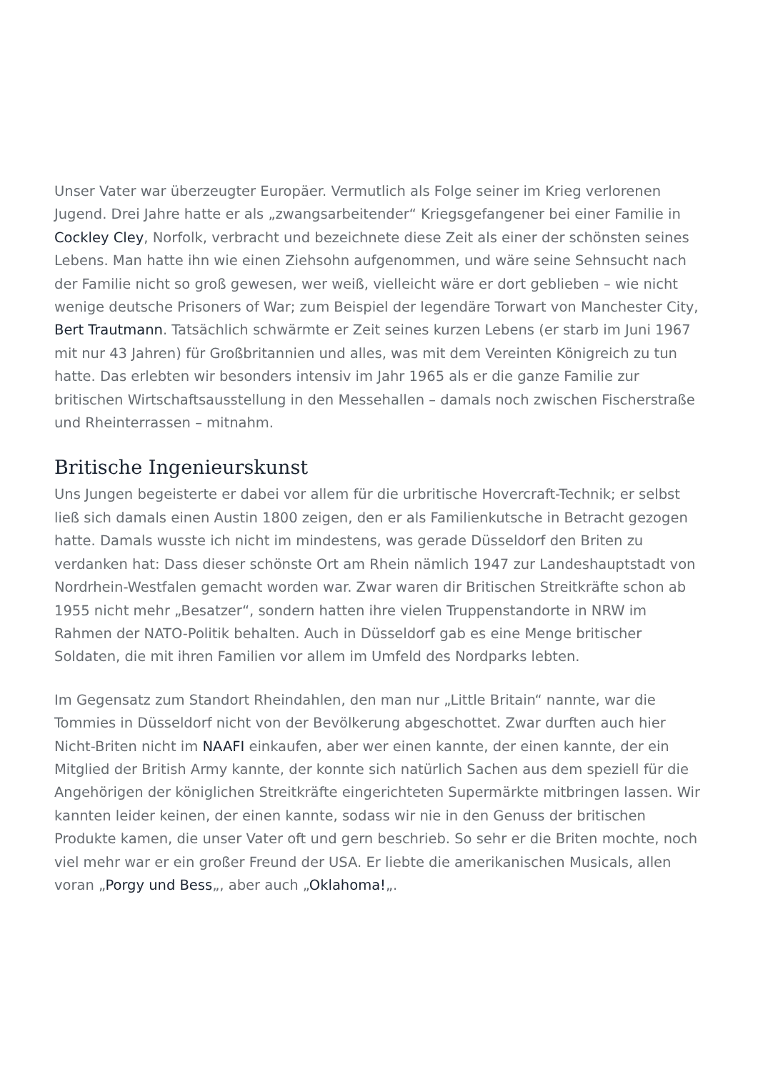Unser Vater war überzeugter Europäer. Vermutlich als Folge seiner im Krieg verlorenen Jugend. Drei Jahre hatte er als „zwangsarbeitender“ Kriegsgefangener bei einer Familie in Cockley Cley, Norfolk, verbracht und bezeichnete diese Zeit als einer der schönsten seines Lebens. Man hatte ihn wie einen Ziehsohn aufgenommen, und wäre seine Sehnsucht nach der Familie nicht so groß gewesen, wer weiß, vielleicht wäre er dort geblieben – wie nicht wenige deutsche Prisoners of War; zum Beispiel der legendäre Torwart von Manchester City, Bert Trautmann. Tatsächlich schwärmte er Zeit seines kurzen Lebens (er starb im Juni 1967 mit nur 43 Jahren) für Großbritannien und alles, was mit dem Vereinten Königreich zu tun hatte. Das erlebten wir besonders intensiv im Jahr 1965 als er die ganze Familie zur britischen Wirtschaftsausstellung in den Messehallen – damals noch zwischen Fischerstraße und Rheinterrassen – mitnahm.
Britische Ingenieurskunst
Uns Jungen begeisterte er dabei vor allem für die urbritische Hovercraft-Technik; er selbst ließ sich damals einen Austin 1800 zeigen, den er als Familienkutsche in Betracht gezogen hatte. Damals wusste ich nicht im mindestens, was gerade Düsseldorf den Briten zu verdanken hat: Dass dieser schönste Ort am Rhein nämlich 1947 zur Landeshauptstadt von Nordrhein-Westfalen gemacht worden war. Zwar waren dir Britischen Streitkräfte schon ab 1955 nicht mehr „Besatzer“, sondern hatten ihre vielen Truppenstandorte in NRW im Rahmen der NATO-Politik behalten. Auch in Düsseldorf gab es eine Menge britischer Soldaten, die mit ihren Familien vor allem im Umfeld des Nordparks lebten.
Im Gegensatz zum Standort Rheindahlen, den man nur „Little Britain“ nannte, war die Tommies in Düsseldorf nicht von der Bevölkerung abgeschottet. Zwar durften auch hier Nicht-Briten nicht im NAAFI einkaufen, aber wer einen kannte, der einen kannte, der ein Mitglied der British Army kannte, der konnte sich natürlich Sachen aus dem speziell für die Angehörigen der königlichen Streitkräfte eingerichteten Supermärkte mitbringen lassen. Wir kannten leider keinen, der einen kannte, sodass wir nie in den Genuss der britischen Produkte kamen, die unser Vater oft und gern beschrieb. So sehr er die Briten mochte, noch viel mehr war er ein großer Freund der USA. Er liebte die amerikanischen Musicals, allen voran „Porgy und Bess„, aber auch „Oklahoma!„.